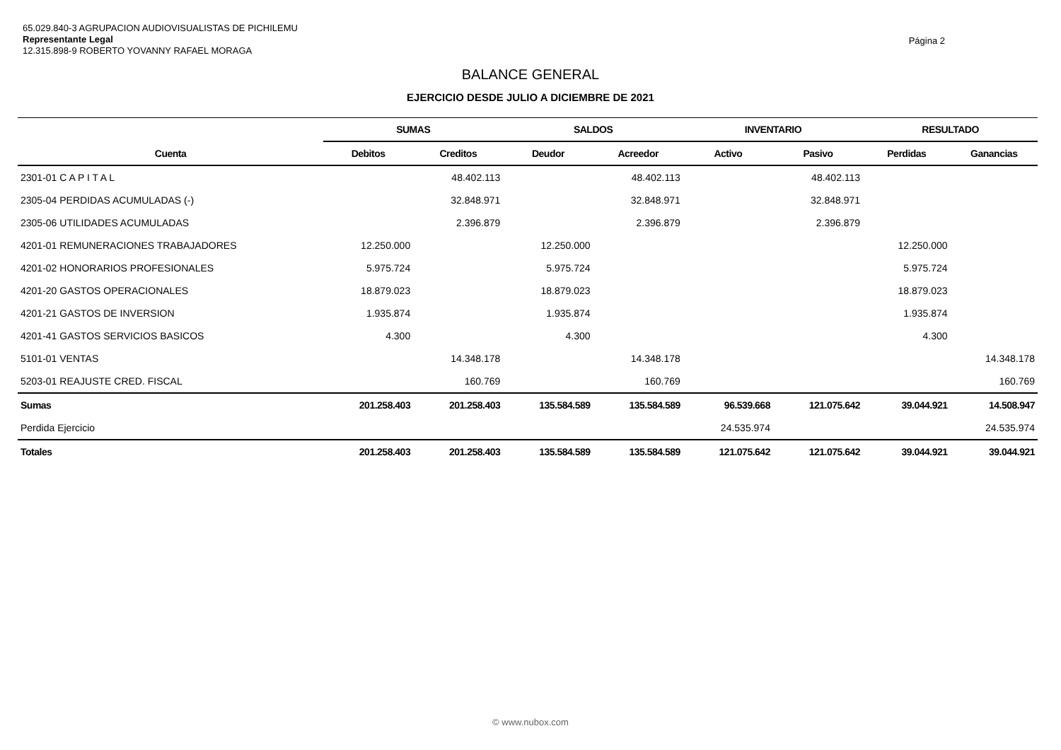65.029.840-3 AGRUPACION AUDIOVISUALISTAS DE PICHILEMU
Representante Legal
12.315.898-9 ROBERTO YOVANNY RAFAEL MORAGA
Página 2
BALANCE GENERAL
EJERCICIO DESDE JULIO A DICIEMBRE DE 2021
| | SUMAS | | SALDOS | | INVENTARIO | | RESULTADO | |
| --- | --- | --- | --- | --- | --- | --- | --- | --- |
| Cuenta | Debitos | Creditos | Deudor | Acreedor | Activo | Pasivo | Perdidas | Ganancias |
| 2301-01 C A P I T A L | | 48.402.113 | | 48.402.113 | | 48.402.113 | | |
| 2305-04 PERDIDAS ACUMULADAS (-) | | 32.848.971 | | 32.848.971 | | 32.848.971 | | |
| 2305-06 UTILIDADES ACUMULADAS | | 2.396.879 | | 2.396.879 | | 2.396.879 | | |
| 4201-01 REMUNERACIONES TRABAJADORES | 12.250.000 | | 12.250.000 | | | | 12.250.000 | |
| 4201-02 HONORARIOS PROFESIONALES | 5.975.724 | | 5.975.724 | | | | 5.975.724 | |
| 4201-20 GASTOS OPERACIONALES | 18.879.023 | | 18.879.023 | | | | 18.879.023 | |
| 4201-21 GASTOS DE INVERSION | 1.935.874 | | 1.935.874 | | | | 1.935.874 | |
| 4201-41 GASTOS SERVICIOS BASICOS | 4.300 | | 4.300 | | | | 4.300 | |
| 5101-01 VENTAS | | 14.348.178 | | 14.348.178 | | | | 14.348.178 |
| 5203-01 REAJUSTE CRED. FISCAL | | 160.769 | | 160.769 | | | | 160.769 |
| Sumas | 201.258.403 | 201.258.403 | 135.584.589 | 135.584.589 | 96.539.668 | 121.075.642 | 39.044.921 | 14.508.947 |
| Perdida Ejercicio | | | | | 24.535.974 | | | 24.535.974 |
| Totales | 201.258.403 | 201.258.403 | 135.584.589 | 135.584.589 | 121.075.642 | 121.075.642 | 39.044.921 | 39.044.921 |
© www.nubox.com